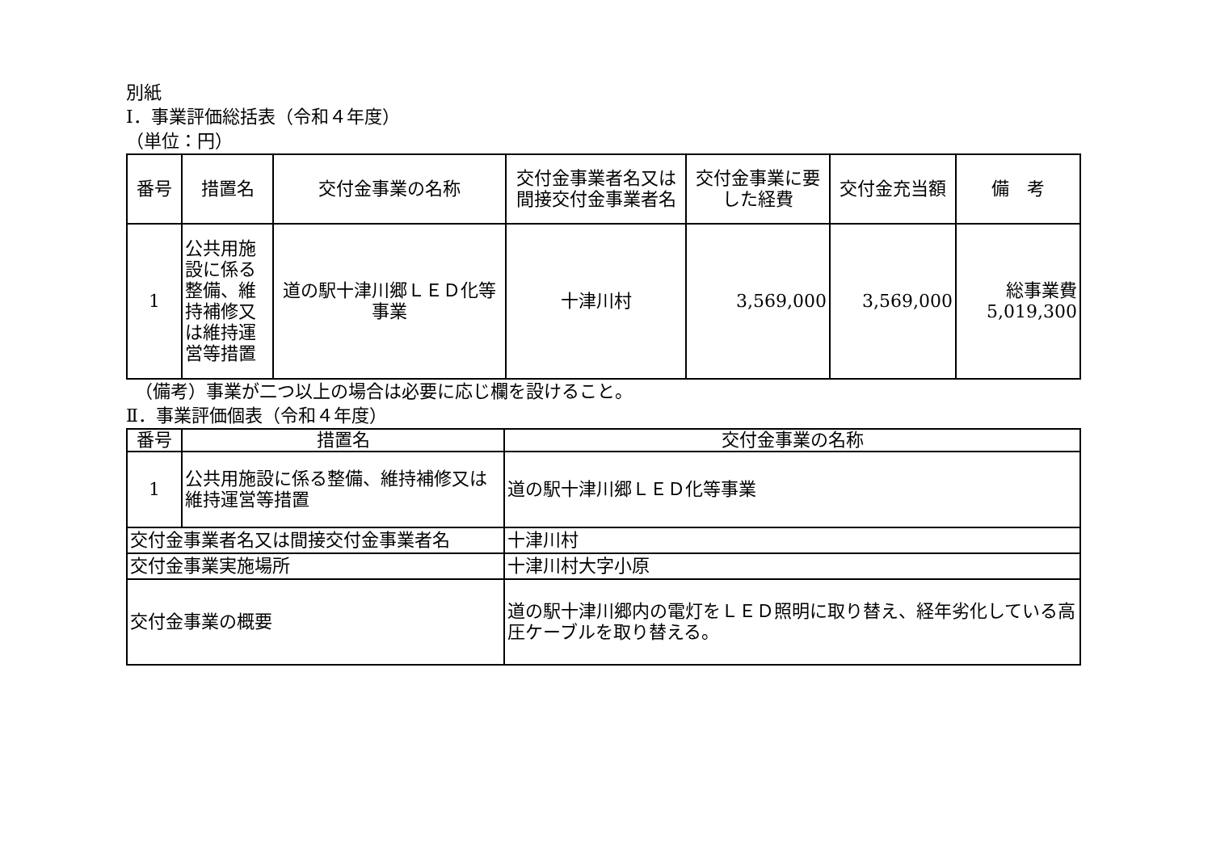別紙
Ⅰ．事業評価総括表（令和４年度）
（単位：円）
| 番号 | 措置名 | 交付金事業の名称 | 交付金事業者名又は間接交付金事業者名 | 交付金事業に要した経費 | 交付金充当額 | 備 考 |
| --- | --- | --- | --- | --- | --- | --- |
| 1 | 公共用施設に係る整備、維持補修又は維持運営等措置 | 道の駅十津川郷ＬＥＤ化等事業 | 十津川村 | 3,569,000 | 3,569,000 | 総事業費 5,019,300 |
　（備考）事業が二つ以上の場合は必要に応じ欄を設けること。
Ⅱ．事業評価個表（令和４年度）
| 番号 | 措置名 | | 交付金事業の名称 | |
| --- | --- | --- | --- | --- |
| 1 | 公共用施設に係る整備、維持補修又は維持運営等措置 | | 道の駅十津川郷ＬＥＤ化等事業 | |
| 交付金事業者名又は間接交付金事業者名 | | | | 十津川村 |
| 交付金事業実施場所 | | 十津川村大字小原 | | |
| 交付金事業の概要 | | 道の駅十津川郷内の電灯をＬＥＤ照明に取り替え、経年劣化している高圧ケーブルを取り替える。 | | |